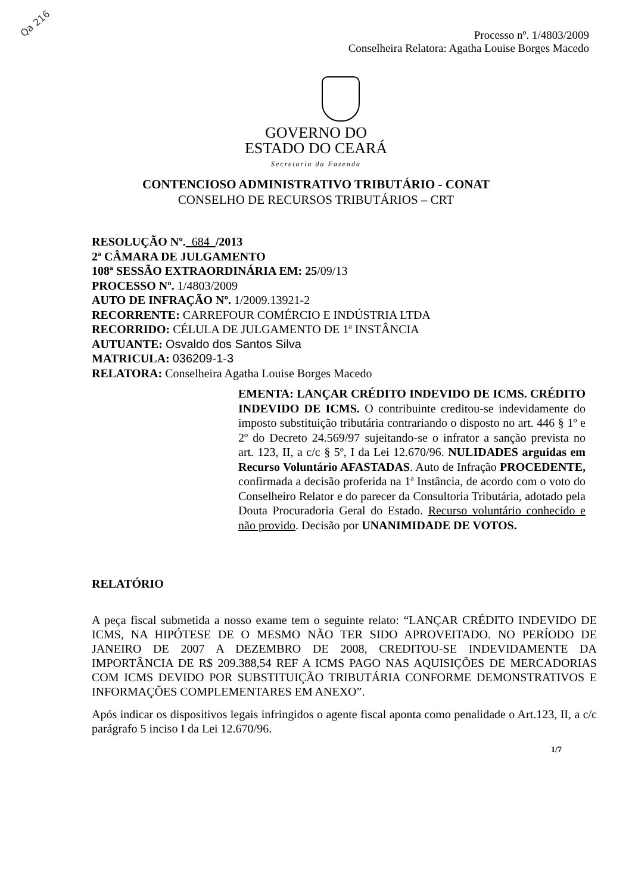Qa 216
Processo nº. 1/4803/2009
Conselheira Relatora: Agatha Louise Borges Macedo
GOVERNO DO
ESTADO DO CEARÁ
Secretaria da Fazenda
CONTENCIOSO ADMINISTRATIVO TRIBUTÁRIO - CONAT
CONSELHO DE RECURSOS TRIBUTÁRIOS – CRT
RESOLUÇÃO Nº. 684 /2013
2ª CÂMARA DE JULGAMENTO
108ª SESSÃO EXTRAORDINÁRIA EM: 25/09/13
PROCESSO Nº. 1/4803/2009
AUTO DE INFRAÇÃO Nº. 1/2009.13921-2
RECORRENTE: CARREFOUR COMÉRCIO E INDÚSTRIA LTDA
RECORRIDO: CÉLULA DE JULGAMENTO DE 1ª INSTÂNCIA
AUTUANTE: Osvaldo dos Santos Silva
MATRICULA: 036209-1-3
RELATORA: Conselheira Agatha Louise Borges Macedo
EMENTA: LANÇAR CRÉDITO INDEVIDO DE ICMS. CRÉDITO INDEVIDO DE ICMS. O contribuinte creditou-se indevidamente do imposto substituição tributária contrariando o disposto no art. 446 § 1º e 2º do Decreto 24.569/97 sujeitando-se o infrator a sanção prevista no art. 123, II, a c/c § 5º, I da Lei 12.670/96. NULIDADES arguidas em Recurso Voluntário AFASTADAS. Auto de Infração PROCEDENTE, confirmada a decisão proferida na 1ª Instância, de acordo com o voto do Conselheiro Relator e do parecer da Consultoria Tributária, adotado pela Douta Procuradoria Geral do Estado. Recurso voluntário conhecido e não provido. Decisão por UNANIMIDADE DE VOTOS.
RELATÓRIO
A peça fiscal submetida a nosso exame tem o seguinte relato: “LANÇAR CRÉDITO INDEVIDO DE ICMS, NA HIPÓTESE DE O MESMO NÃO TER SIDO APROVEITADO. NO PERÍODO DE JANEIRO DE 2007 A DEZEMBRO DE 2008, CREDITOU-SE INDEVIDAMENTE DA IMPORTÂNCIA DE R$ 209.388,54 REF A ICMS PAGO NAS AQUISIÇÕES DE MERCADORIAS COM ICMS DEVIDO POR SUBSTITUIÇÃO TRIBUTÁRIA CONFORME DEMONSTRATIVOS E INFORMAÇÕES COMPLEMENTARES EM ANEXO”.
Após indicar os dispositivos legais infringidos o agente fiscal aponta como penalidade o Art.123, II, a c/c parágrafo 5 inciso I da Lei 12.670/96.
1/7